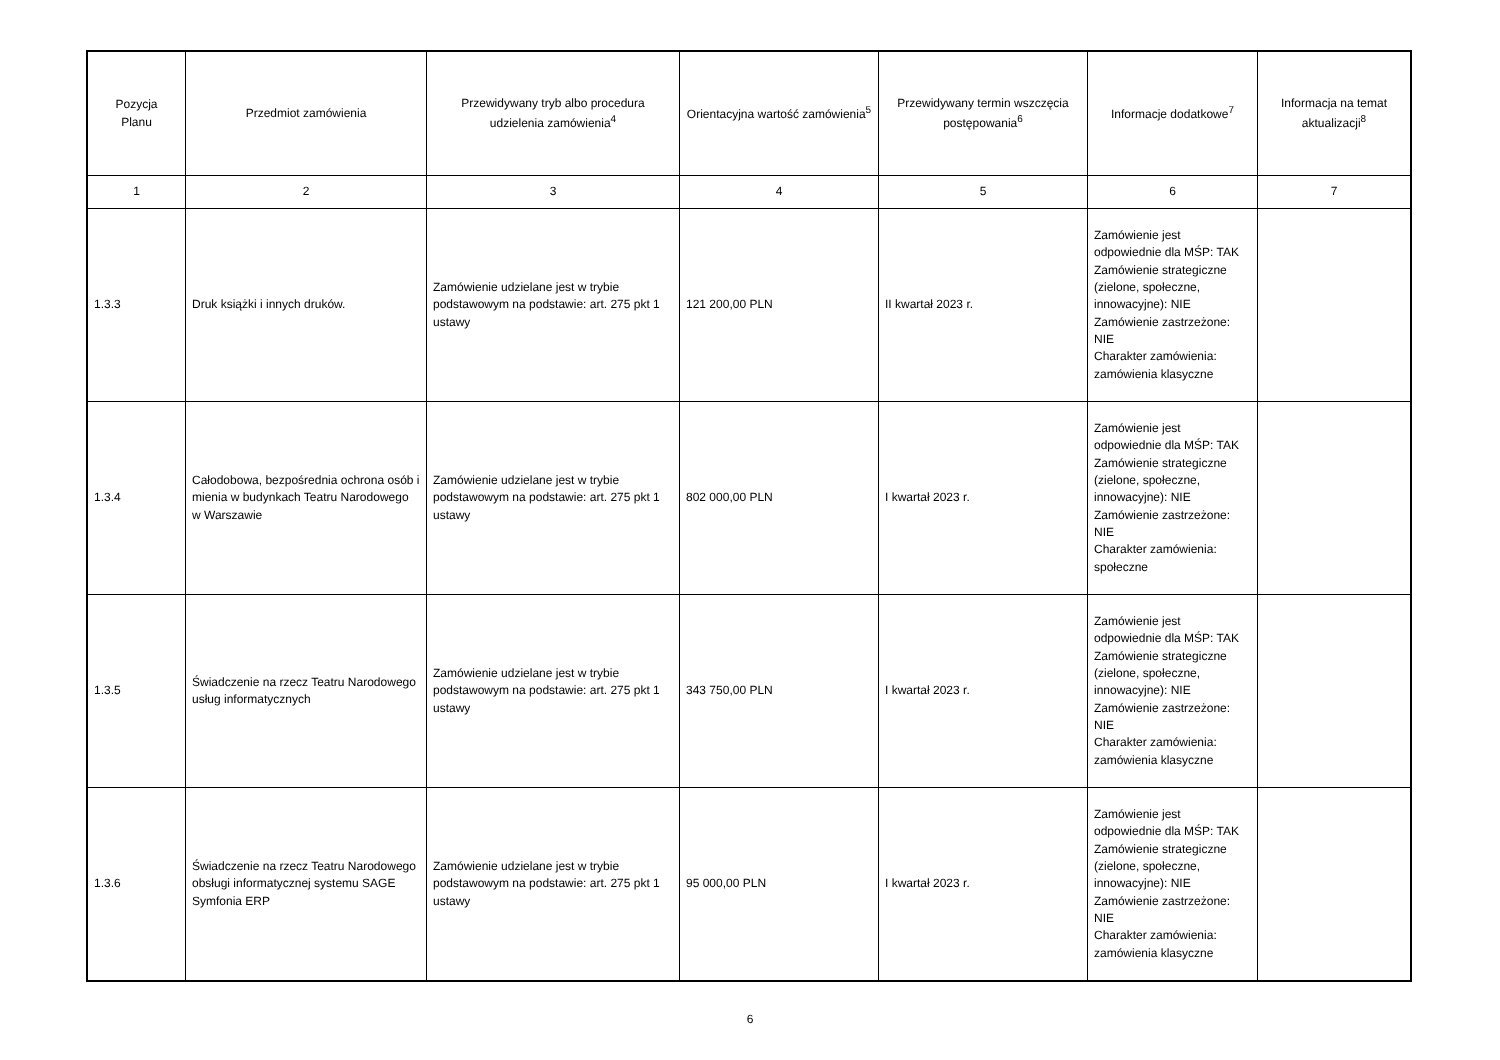| Pozycja Planu | Przedmiot zamówienia | Przewidywany tryb albo procedura udzielenia zamówienia<sup>4</sup> | Orientacyjna wartość zamówienia<sup>5</sup> | Przewidywany termin wszczęcia postępowania<sup>6</sup> | Informacje dodatkowe<sup>7</sup> | Informacja na temat aktualizacji<sup>8</sup> |
| --- | --- | --- | --- | --- | --- | --- |
| 1 | 2 | 3 | 4 | 5 | 6 | 7 |
| 1.3.3 | Druk książki i innych druków. | Zamówienie udzielane jest w trybie podstawowym na podstawie: art. 275 pkt 1 ustawy | 121 200,00 PLN | II kwartał 2023 r. | Zamówienie jest odpowiednie dla MŚP: TAK Zamówienie strategiczne (zielone, społeczne, innowacyjne): NIE Zamówienie zastrzeżone: NIE Charakter zamówienia: zamówienia klasyczne | |
| 1.3.4 | Całodobowa, bezpośrednia ochrona osób i mienia w budynkach Teatru Narodowego w Warszawie | Zamówienie udzielane jest w trybie podstawowym na podstawie: art. 275 pkt 1 ustawy | 802 000,00 PLN | I kwartał 2023 r. | Zamówienie jest odpowiednie dla MŚP: TAK Zamówienie strategiczne (zielone, społeczne, innowacyjne): NIE Zamówienie zastrzeżone: NIE Charakter zamówienia: społeczne | |
| 1.3.5 | Świadczenie na rzecz Teatru Narodowego usług informatycznych | Zamówienie udzielane jest w trybie podstawowym na podstawie: art. 275 pkt 1 ustawy | 343 750,00 PLN | I kwartał 2023 r. | Zamówienie jest odpowiednie dla MŚP: TAK Zamówienie strategiczne (zielone, społeczne, innowacyjne): NIE Zamówienie zastrzeżone: NIE Charakter zamówienia: zamówienia klasyczne | |
| 1.3.6 | Świadczenie na rzecz Teatru Narodowego obsługi informatycznej systemu SAGE Symfonia ERP | Zamówienie udzielane jest w trybie podstawowym na podstawie: art. 275 pkt 1 ustawy | 95 000,00 PLN | I kwartał 2023 r. | Zamówienie jest odpowiednie dla MŚP: TAK Zamówienie strategiczne (zielone, społeczne, innowacyjne): NIE Zamówienie zastrzeżone: NIE Charakter zamówienia: zamówienia klasyczne | |
6